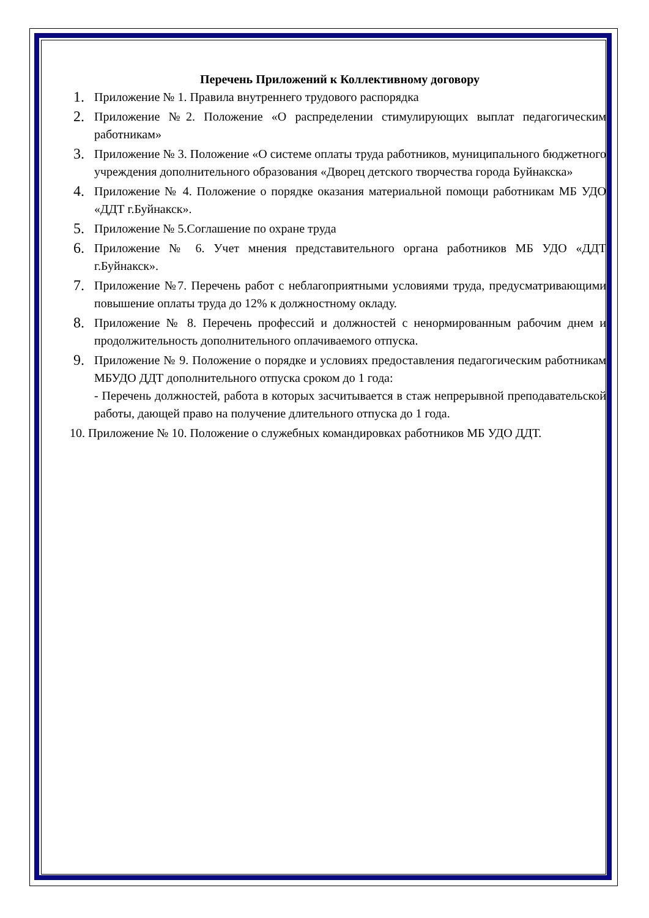Перечень Приложений к Коллективному договору
1. Приложение № 1. Правила внутреннего трудового распорядка
2. Приложение №2. Положение «О распределении стимулирующих выплат педагогическим работникам»
3. Приложение № 3. Положение «О системе оплаты труда работников, муниципального бюджетного учреждения дополнительного образования «Дворец детского творчества города Буйнакска»
4. Приложение № 4. Положение о порядке оказания материальной помощи работникам МБ УДО «ДДТ г.Буйнакск».
5. Приложение № 5.Соглашение по охране труда
6. Приложение № 6. Учет мнения представительного органа работников МБ УДО «ДДТ г.Буйнакск».
7. Приложение №7. Перечень работ с неблагоприятными условиями труда, предусматривающими повышение оплаты труда до 12% к должностному окладу.
8. Приложение № 8. Перечень профессий и должностей с ненормированным рабочим днем и продолжительность дополнительного оплачиваемого отпуска.
9. Приложение № 9. Положение о порядке и условиях предоставления педагогическим работникам МБУДО ДДТ дополнительного отпуска сроком до 1 года:
- Перечень должностей, работа в которых засчитывается в стаж непрерывной преподавательской работы, дающей право на получение длительного отпуска до 1 года.
10. Приложение № 10. Положение о служебных командировках работников МБ УДО ДДТ.